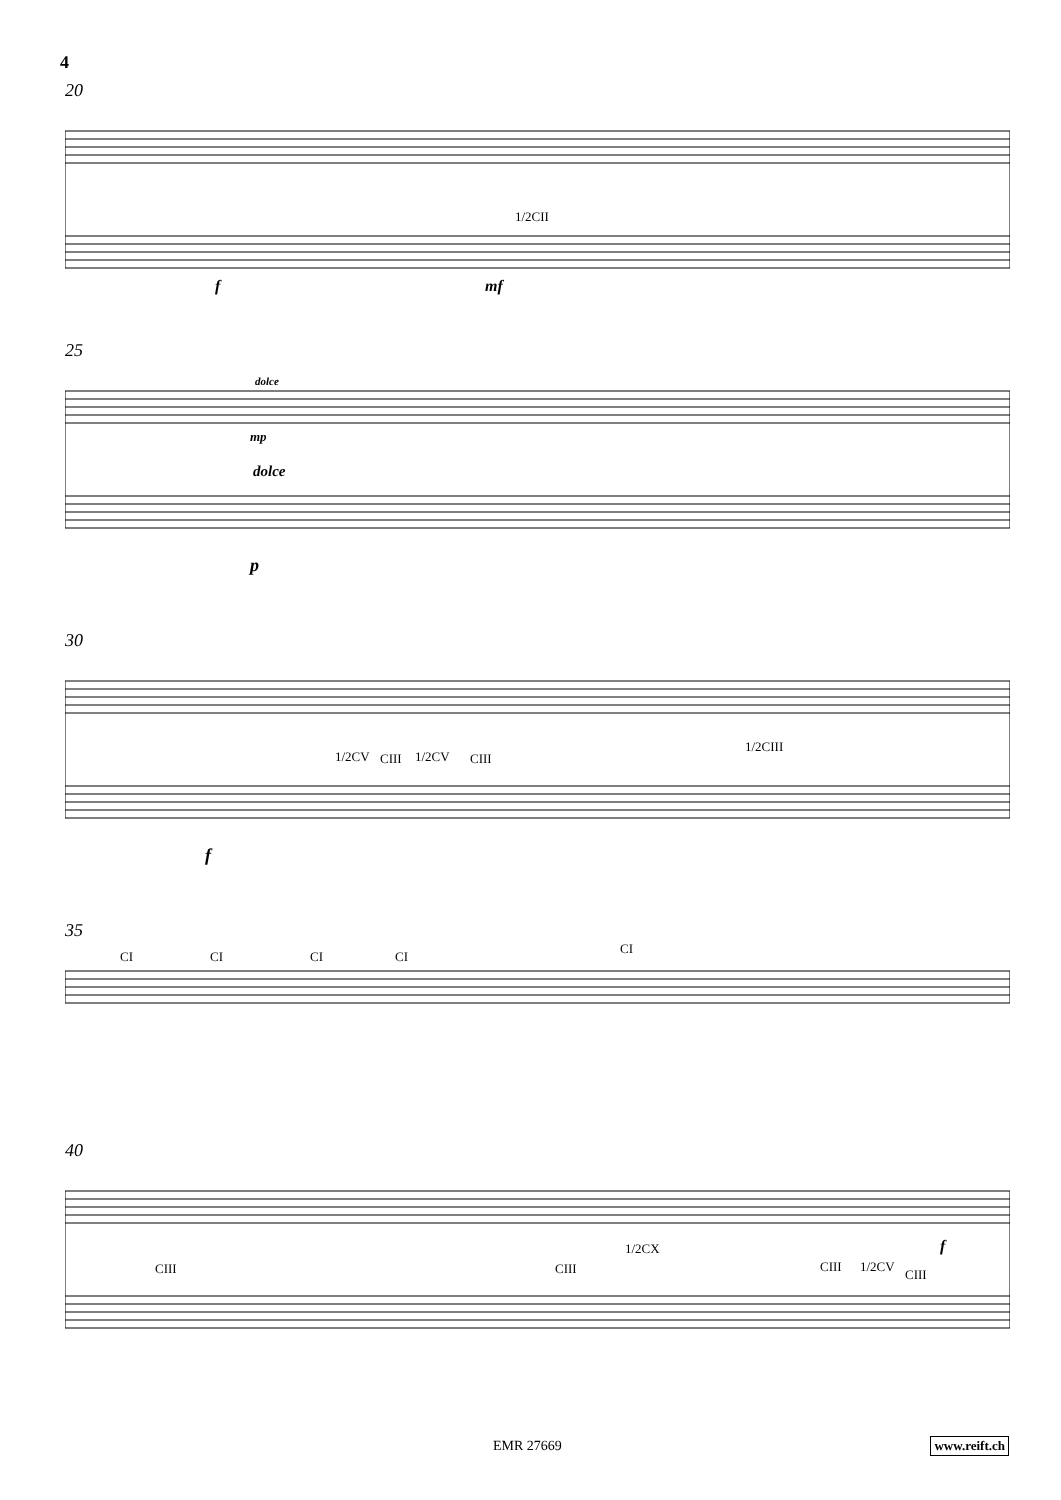4
20
f
1/2CII
mf
25
dolce
mp
dolce
p
30
1/2CV
CIII
1/2CV
CIII
1/2CIII
f
35
CI
CI
CI
CI
CI
40
CIII
CIII
1/2CX
CIII
1/2CV
CIII
f
EMR 27669 www.reift.ch